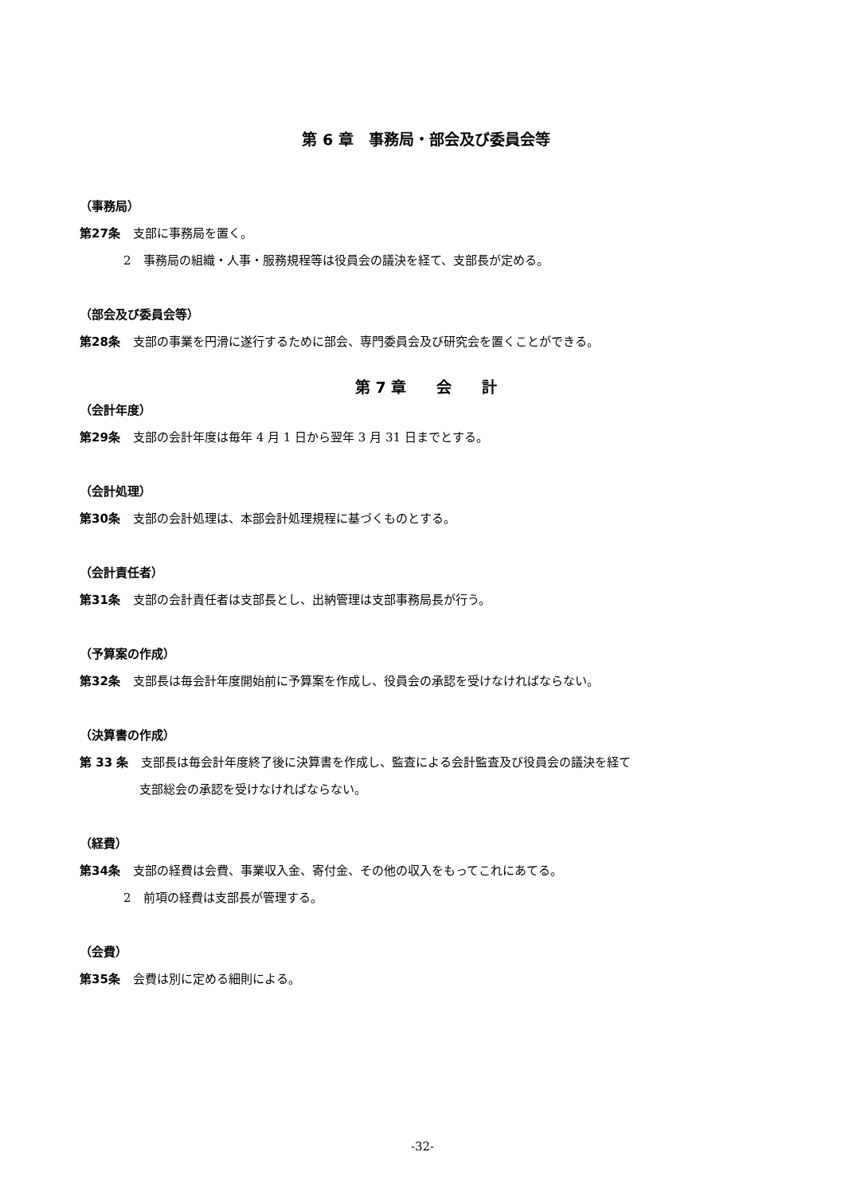第 6 章　事務局・部会及び委員会等
（事務局）
第27条 支部に事務局を置く。
2　事務局の組織・人事・服務規程等は役員会の議決を経て、支部長が定める。
（部会及び委員会等）
第28条 支部の事業を円滑に遂行するために部会、専門委員会及び研究会を置くことができる。
第 7 章　　会　　計
（会計年度）
第29条 支部の会計年度は毎年 4 月 1 日から翌年 3 月 31 日までとする。
（会計処理）
第30条 支部の会計処理は、本部会計処理規程に基づくものとする。
（会計責任者）
第31条 支部の会計責任者は支部長とし、出納管理は支部事務局長が行う。
（予算案の作成）
第32条 支部長は毎会計年度開始前に予算案を作成し、役員会の承認を受けなければならない。
（決算書の作成）
第 33 条 支部長は毎会計年度終了後に決算書を作成し、監査による会計監査及び役員会の議決を経て
支部総会の承認を受けなければならない。
（経費）
第34条 支部の経費は会費、事業収入金、寄付金、その他の収入をもってこれにあてる。
2　前項の経費は支部長が管理する。
（会費）
第35条 会費は別に定める細則による。
-32-